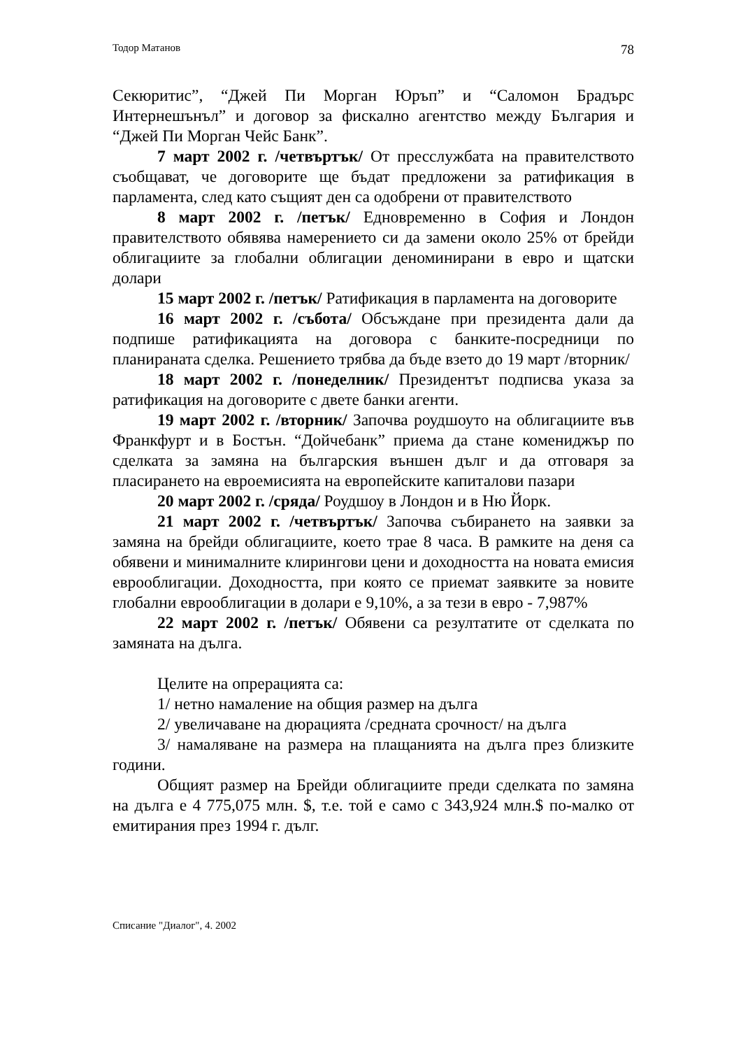Тодор Матанов 78
Секюритис”, “Джей Пи Морган Юръп” и “Саломон Брадърс Интернешънъл” и договор за фискално агентство между България и “Джей Пи Морган Чейс Банк”.
7 март 2002 г. /четвъртък/ От пресслужбата на правителството съобщават, че договорите ще бъдат предложени за ратификация в парламента, след като същият ден са одобрени от правителството
8 март 2002 г. /петък/ Едновременно в София и Лондон правителството обявява намерението си да замени около 25% от брейди облигациите за глобални облигации деноминирани в евро и щатски долари
15 март 2002 г. /петък/ Ратификация в парламента на договорите
16 март 2002 г. /събота/ Обсъждане при президента дали да подпише ратификацията на договора с банките-посредници по планираната сделка. Решението трябва да бъде взето до 19 март /вторник/
18 март 2002 г. /понеделник/ Президентът подписва указа за ратификация на договорите с двете банки агенти.
19 март 2002 г. /вторник/ Започва роудшоуто на облигациите във Франкфурт и в Бостън. “Дойчебанк” приема да стане комениджър по сделката за замяна на българския външен дълг и да отговаря за пласирането на евроемисията на европейските капиталови пазари
20 март 2002 г. /сряда/ Роудшоу в Лондон и в Ню Йорк.
21 март 2002 г. /четвъртък/ Започва събирането на заявки за замяна на брейди облигациите, което трае 8 часа. В рамките на деня са обявени и минималните клирингови цени и доходността на новата емисия еврооблигации. Доходността, при която се приемат заявките за новите глобални еврооблигации в долари е 9,10%, а за тези в евро - 7,987%
22 март 2002 г. /петък/ Обявени са резултатите от сделката по замяната на дълга.
Целите на опрерацията са:
1/ нетно намаление на общия размер на дълга
2/ увеличаване на дюрацията /средната срочност/ на дълга
3/ намаляване на размера на плащанията на дълга през близките години.
Общият размер на Брейди облигациите преди сделката по замяна на дълга е 4 775,075 млн. $, т.е. той е само с 343,924 млн.$ по-малко от емитирания през 1994 г. дълг.
Списание "Диалог", 4. 2002